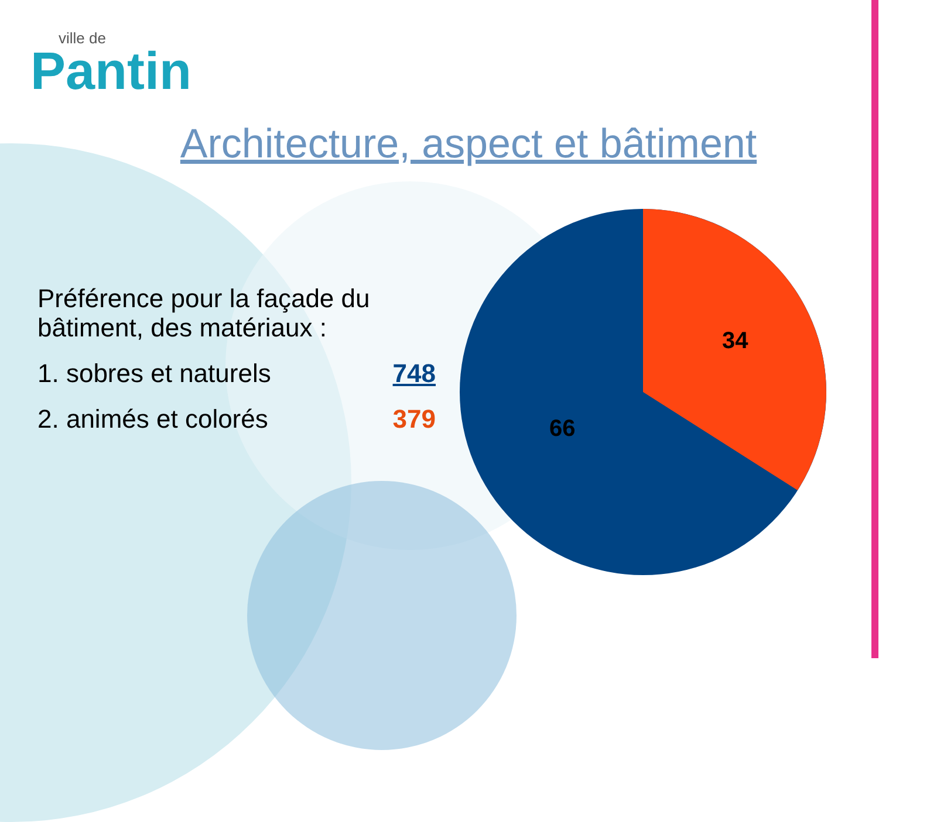ville de
Pantin
Architecture, aspect et bâtiment
Préférence pour la façade du bâtiment, des matériaux :
1. sobres et naturels 748
2. animés et colorés 379
34
66